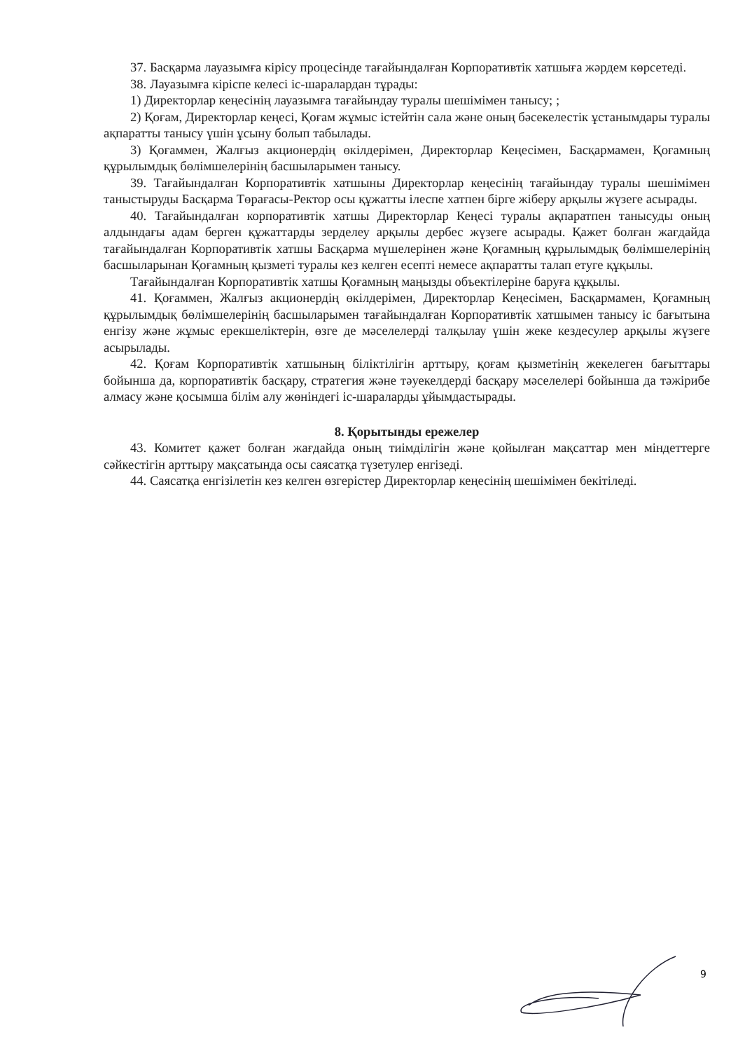37. Басқарма лауазымға кірісу процесінде тағайындалған Корпоративтік хатшыға жәрдем көрсетеді.
38. Лауазымға кіріспе келесі іс-шаралардан тұрады:
1) Директорлар кеңесінің лауазымға тағайындау туралы шешімімен танысу; ;
2) Қоғам, Директорлар кеңесі, Қоғам жұмыс істейтін сала және оның бәсекелестік ұстанымдары туралы ақпаратты танысу үшін ұсыну болып табылады.
3) Қоғаммен, Жалғыз акционердің өкілдерімен, Директорлар Кеңесімен, Басқармамен, Қоғамның құрылымдық бөлімшелерінің басшыларымен танысу.
39. Тағайындалған Корпоративтік хатшыны Директорлар кеңесінің тағайындау туралы шешімімен таныстыруды Басқарма Төрағасы-Ректор осы құжатты ілеспе хатпен бірге жіберу арқылы жүзеге асырады.
40. Тағайындалған корпоративтік хатшы Директорлар Кеңесі туралы ақпаратпен танысуды оның алдындағы адам берген құжаттарды зерделеу арқылы дербес жүзеге асырады. Қажет болған жағдайда тағайындалған Корпоративтік хатшы Басқарма мүшелерінен және Қоғамның құрылымдық бөлімшелерінің басшыларынан Қоғамның қызметі туралы кез келген есепті немесе ақпаратты талап етуге құқылы.
Тағайындалған Корпоративтік хатшы Қоғамның маңызды объектілеріне баруға құқылы.
41. Қоғаммен, Жалғыз акционердің өкілдерімен, Директорлар Кеңесімен, Басқармамен, Қоғамның құрылымдық бөлімшелерінің басшыларымен тағайындалған Корпоративтік хатшымен танысу іс бағытына енгізу және жұмыс ерекшеліктерін, өзге де мәселелерді талқылау үшін жеке кездесулер арқылы жүзеге асырылады.
42. Қоғам Корпоративтік хатшының біліктілігін арттыру, қоғам қызметінің жекелеген бағыттары бойынша да, корпоративтік басқару, стратегия және тәуекелдерді басқару мәселелері бойынша да тәжірибе алмасу және қосымша білім алу жөніндегі іс-шараларды ұйымдастырады.
8. Қорытынды ережелер
43. Комитет қажет болған жағдайда оның тиімділігін және қойылған мақсаттар мен міндеттерге сәйкестігін арттыру мақсатында осы саясатқа түзетулер енгізеді.
44. Саясатқа енгізілетін кез келген өзгерістер Директорлар кеңесінің шешімімен бекітіледі.
9